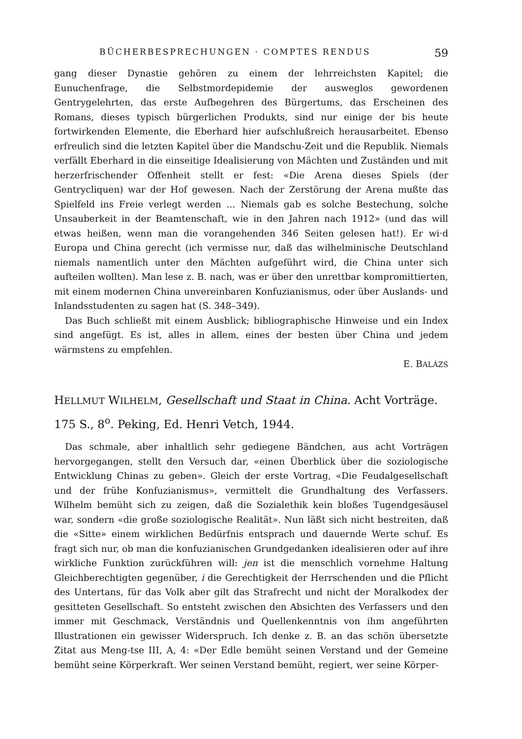BÜCHERBESPRECHUNGEN · COMPTES RENDUS 59
gang dieser Dynastie gehören zu einem der lehrreichsten Kapitel; die Eunuchenfrage, die Selbstmordepidemie der ausweglos gewordenen Gentrygelehrten, das erste Aufbegehren des Bürgertums, das Erscheinen des Romans, dieses typisch bürgerlichen Produkts, sind nur einige der bis heute fortwirkenden Elemente, die Eberhard hier aufschlußreich herausarbeitet. Ebenso erfreulich sind die letzten Kapitel über die Mandschu-Zeit und die Republik. Niemals verfällt Eberhard in die einseitige Idealisierung von Mächten und Zuständen und mit herzerfrischender Offenheit stellt er fest: «Die Arena dieses Spiels (der Gentrycliquen) war der Hof gewesen. Nach der Zerstörung der Arena mußte das Spielfeld ins Freie verlegt werden ... Niemals gab es solche Bestechung, solche Unsauberkeit in der Beamtenschaft, wie in den Jahren nach 1912» (und das will etwas heißen, wenn man die vorangehenden 346 Seiten gelesen hat!). Er wi·d Europa und China gerecht (ich vermisse nur, daß das wilhelminische Deutschland niemals namentlich unter den Mächten aufgeführt wird, die China unter sich aufteilen wollten). Man lese z. B. nach, was er über den unrettbar kompromittierten, mit einem modernen China unvereinbaren Konfuzianismus, oder über Auslands- und Inlandsstudenten zu sagen hat (S. 348–349).
Das Buch schließt mit einem Ausblick; bibliographische Hinweise und ein Index sind angefügt. Es ist, alles in allem, eines der besten über China und jedem wärmstens zu empfehlen.
E. BALÁZS
HELLMUT WILHELM, Gesellschaft und Staat in China. Acht Vorträge. 175 S., 8<sup>o</sup>. Peking, Ed. Henri Vetch, 1944.
Das schmale, aber inhaltlich sehr gediegene Bändchen, aus acht Vorträgen hervorgegangen, stellt den Versuch dar, «einen Überblick über die soziologische Entwicklung Chinas zu geben». Gleich der erste Vortrag, «Die Feudalgesellschaft und der frühe Konfuzianismus», vermittelt die Grundhaltung des Verfassers. Wilhelm bemüht sich zu zeigen, daß die Sozialethik kein bloßes Tugendgesäusel war, sondern «die große soziologische Realität». Nun läßt sich nicht bestreiten, daß die «Sitte» einem wirklichen Bedürfnis entsprach und dauernde Werte schuf. Es fragt sich nur, ob man die konfuzianischen Grundgedanken idealisieren oder auf ihre wirkliche Funktion zurückführen will: jen ist die menschlich vornehme Haltung Gleichberechtigten gegenüber, i die Gerechtigkeit der Herrschenden und die Pflicht des Untertans, für das Volk aber gilt das Strafrecht und nicht der Moralkodex der gesitteten Gesellschaft. So entsteht zwischen den Absichten des Verfassers und den immer mit Geschmack, Verständnis und Quellenkenntnis von ihm angeführten Illustrationen ein gewisser Widerspruch. Ich denke z. B. an das schön übersetzte Zitat aus Meng-tse III, A, 4: «Der Edle bemüht seinen Verstand und der Gemeine bemüht seine Körperkraft. Wer seinen Verstand bemüht, regiert, wer seine Körper-